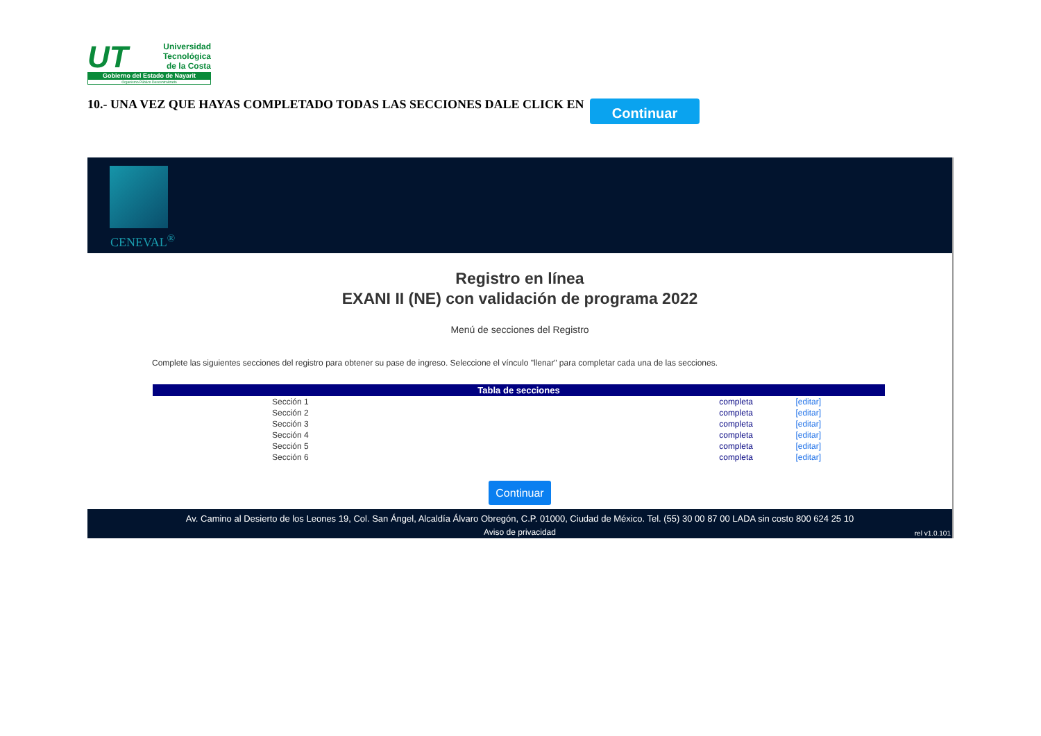UT
Universidad
Tecnológica
de la Costa
Gobierno del Estado de Nayarit
Organismo Público Descentralizado
10.- UNA VEZ QUE HAYAS COMPLETADO TODAS LAS SECCIONES DALE CLICK EN
Continuar
CENEVAL<sup>®</sup>
Registro en línea
EXANI II (NE) con validación de programa 2022
Menú de secciones del Registro
Complete las siguientes secciones del registro para obtener su pase de ingreso. Seleccione el vínculo "llenar" para completar cada una de las secciones.
| Tabla de secciones | | |
| --- | --- | --- |
| Sección 1 | completa | [editar] |
| Sección 2 | completa | [editar] |
| Sección 3 | completa | [editar] |
| Sección 4 | completa | [editar] |
| Sección 5 | completa | [editar] |
| Sección 6 | completa | [editar] |
Continuar
Av. Camino al Desierto de los Leones 19, Col. San Ángel, Alcaldía Álvaro Obregón, C.P. 01000, Ciudad de México. Tel. (55) 30 00 87 00 LADA sin costo 800 624 25 10
Aviso de privacidad
rel v1.0.101